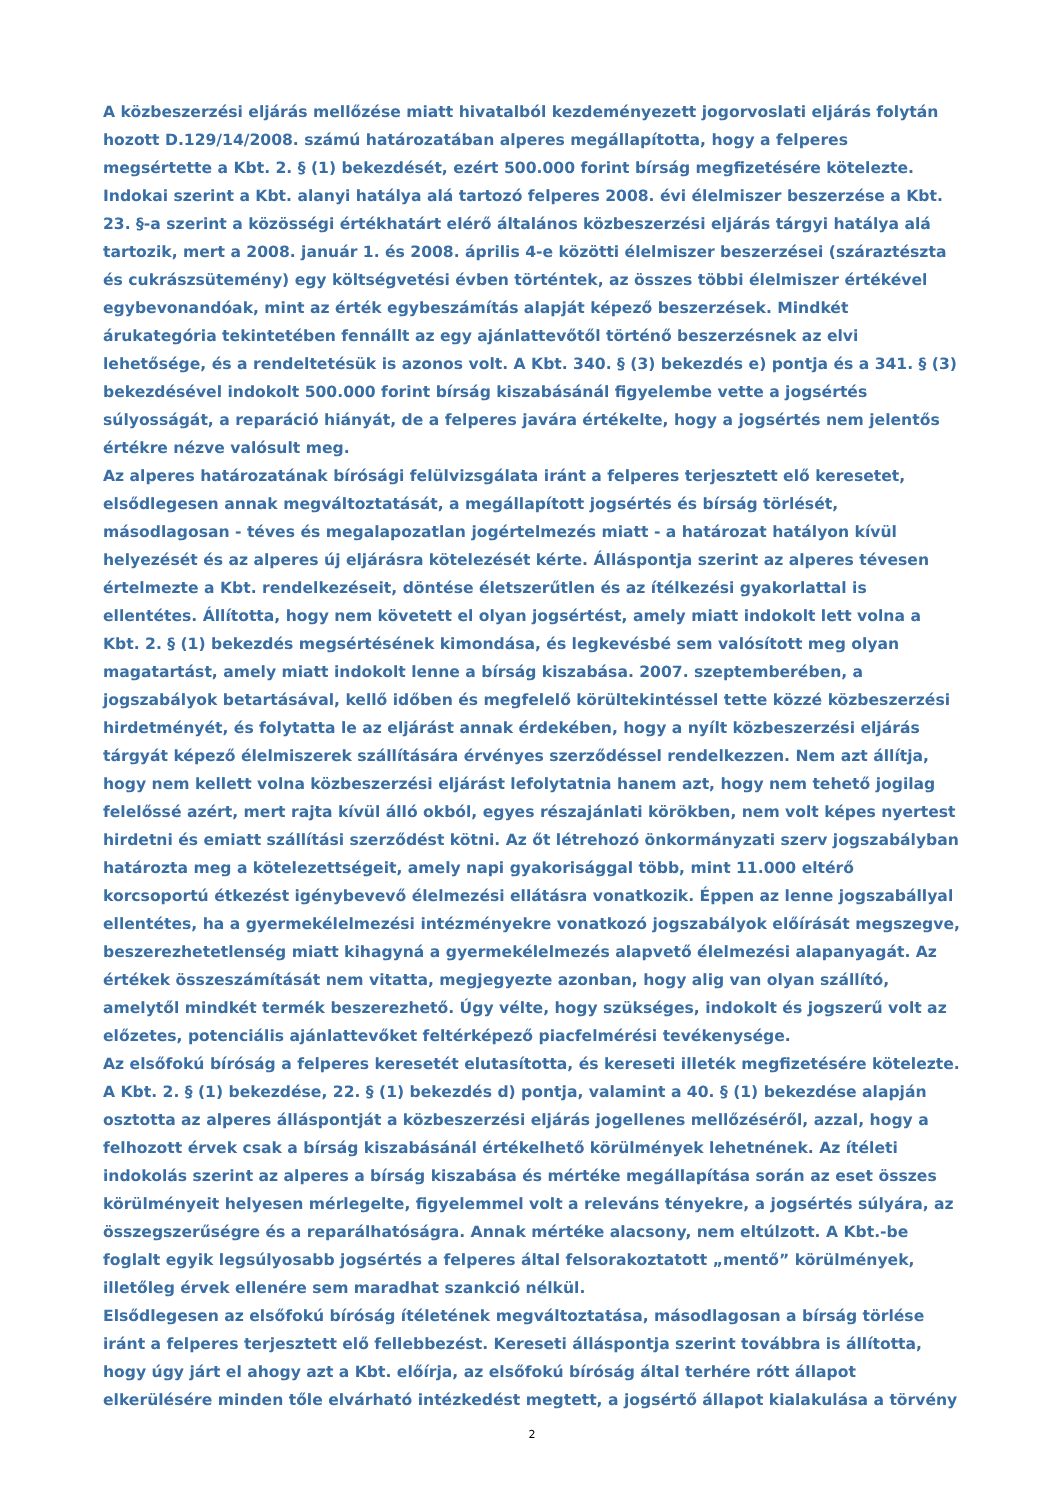A közbeszerzési eljárás mellőzése miatt hivatalból kezdeményezett jogorvoslati eljárás folytán hozott D.129/14/2008. számú határozatában alperes megállapította, hogy a felperes megsértette a Kbt. 2. § (1) bekezdését, ezért 500.000 forint bírság megfizetésére kötelezte. Indokai szerint a Kbt. alanyi hatálya alá tartozó felperes 2008. évi élelmiszer beszerzése a Kbt. 23. §-a szerint a közösségi értékhatárt elérő általános közbeszerzési eljárás tárgyi hatálya alá tartozik, mert a 2008. január 1. és 2008. április 4-e közötti élelmiszer beszerzései (száraztészta és cukrászsütemény) egy költségvetési évben történtek, az összes többi élelmiszer értékével egybevonandóak, mint az érték egybeszámítás alapját képező beszerzések. Mindkét árukategória tekintetében fennállt az egy ajánlattevőtől történő beszerzésnek az elvi lehetősége, és a rendeltetésük is azonos volt. A Kbt. 340. § (3) bekezdés e) pontja és a 341. § (3) bekezdésével indokolt 500.000 forint bírság kiszabásánál figyelembe vette a jogsértés súlyosságát, a reparáció hiányát, de a felperes javára értékelte, hogy a jogsértés nem jelentős értékre nézve valósult meg.
Az alperes határozatának bírósági felülvizsgálata iránt a felperes terjesztett elő keresetet, elsődlegesen annak megváltoztatását, a megállapított jogsértés és bírság törlését, másodlagosan - téves és megalapozatlan jogértelmezés miatt - a határozat hatályon kívül helyezését és az alperes új eljárásra kötelezését kérte. Álláspontja szerint az alperes tévesen értelmezte a Kbt. rendelkezéseit, döntése életszerűtlen és az ítélkezési gyakorlattal is ellentétes. Állította, hogy nem követett el olyan jogsértést, amely miatt indokolt lett volna a Kbt. 2. § (1) bekezdés megsértésének kimondása, és legkevésbé sem valósított meg olyan magatartást, amely miatt indokolt lenne a bírság kiszabása. 2007. szeptemberében, a jogszabályok betartásával, kellő időben és megfelelő körültekintéssel tette közzé közbeszerzési hirdetményét, és folytatta le az eljárást annak érdekében, hogy a nyílt közbeszerzési eljárás tárgyát képező élelmiszerek szállítására érvényes szerződéssel rendelkezzen. Nem azt állítja, hogy nem kellett volna közbeszerzési eljárást lefolytatnia hanem azt, hogy nem tehető jogilag felelőssé azért, mert rajta kívül álló okból, egyes részajánlati körökben, nem volt képes nyertest hirdetni és emiatt szállítási szerződést kötni. Az őt létrehozó önkormányzati szerv jogszabályban határozta meg a kötelezettségeit, amely napi gyakorisággal több, mint 11.000 eltérő korcsoportú étkezést igénybevevő élelmezési ellátásra vonatkozik. Éppen az lenne jogszabállyal ellentétes, ha a gyermekélelmezési intézményekre vonatkozó jogszabályok előírását megszegve, beszerezhetetlenség miatt kihagyná a gyermekélelmezés alapvető élelmezési alapanyagát. Az értékek összeszámítását nem vitatta, megjegyezte azonban, hogy alig van olyan szállító, amelytől mindkét termék beszerezhető. Úgy vélte, hogy szükséges, indokolt és jogszerű volt az előzetes, potenciális ajánlattevőket feltérképező piacfelmérési tevékenysége.
Az elsőfokú bíróság a felperes keresetét elutasította, és kereseti illeték megfizetésére kötelezte. A Kbt. 2. § (1) bekezdése, 22. § (1) bekezdés d) pontja, valamint a 40. § (1) bekezdése alapján osztotta az alperes álláspontját a közbeszerzési eljárás jogellenes mellőzéséről, azzal, hogy a felhozott érvek csak a bírság kiszabásánál értékelhető körülmények lehetnének. Az ítéleti indokolás szerint az alperes a bírság kiszabása és mértéke megállapítása során az eset összes körülményeit helyesen mérlegelte, figyelemmel volt a releváns tényekre, a jogsértés súlyára, az összegszerűségre és a reparálhatóságra. Annak mértéke alacsony, nem eltúlzott. A Kbt.-be foglalt egyik legsúlyosabb jogsértés a felperes által felsorakoztatott „mentő” körülmények, illetőleg érvek ellenére sem maradhat szankció nélkül.
Elsődlegesen az elsőfokú bíróság ítéletének megváltoztatása, másodlagosan a bírság törlése iránt a felperes terjesztett elő fellebbezést. Kereseti álláspontja szerint továbbra is állította, hogy úgy járt el ahogy azt a Kbt. előírja, az elsőfokú bíróság által terhére rótt állapot elkerülésére minden tőle elvárható intézkedést megtett, a jogsértő állapot kialakulása a törvény
2